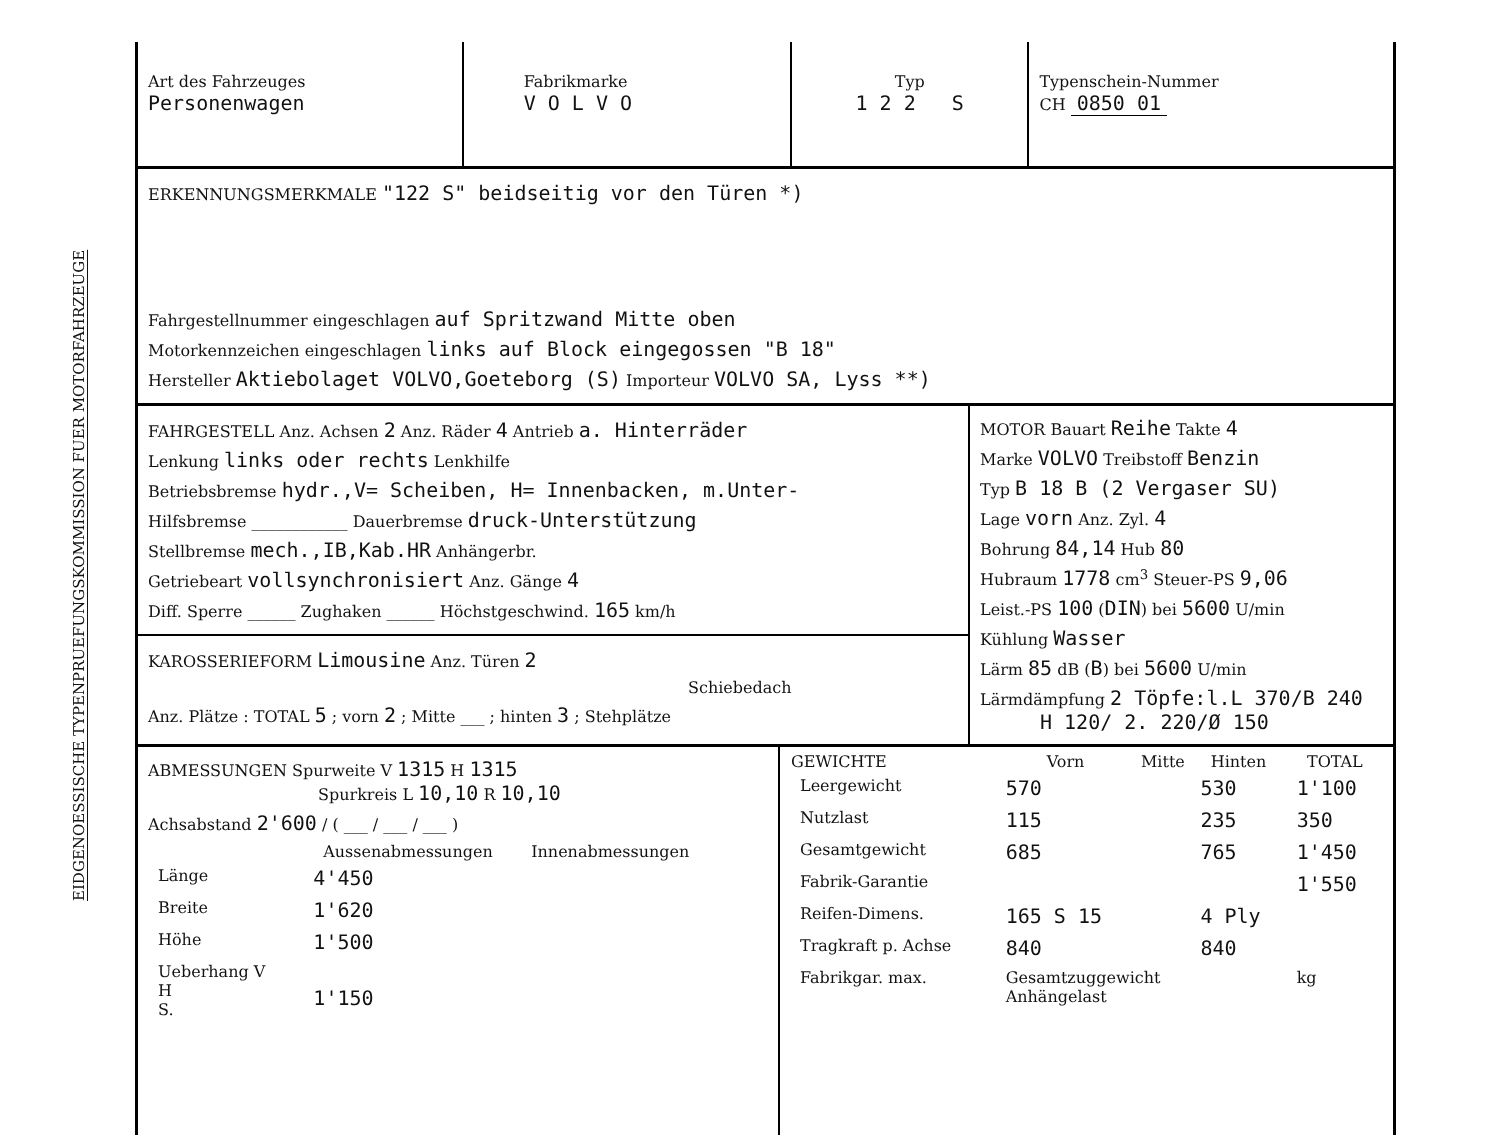EIDGENOESSISCHE TYPENPRUEFUNGSKOMMISSION FUER MOTORFAHRZEUGE
| Art des Fahrzeuges Personenwagen | Fabrikmarke V O L V O | Typ 1 2 2 S | Typenschein-Nummer CH 0850 01 |
ERKENNUNGSMERKMALE "122 S" beidseitig vor den Türen *)
Fahrgestellnummer eingeschlagen auf Spritzwand Mitte oben
Motorkennzeichen eingeschlagen links auf Block eingegossen "B 18"
Hersteller Aktiebolaget VOLVO,Goeteborg (S) Importeur VOLVO SA, Lyss **)
| FAHRGESTELL Anz. Achsen 2 Anz. Räder 4 Antrieb a. Hinterräder Lenkung links oder rechts Lenkhilfe Betriebsbremse hydr.,V= Scheiben, H= Innenbacken, m.Unter- Hilfsbremse ____________ Dauerbremse druck-Unterstützung Stellbremse mech.,IB,Kab.HR Anhängerbr. Getriebeart vollsynchronisiert Anz. Gänge 4 Diff. Sperre ______ Zughaken ______ Höchstgeschwind. 165 km/h KAROSSERIEFORM Limousine Anz. Türen 2 Schiebedach Anz. Plätze : TOTAL 5 ; vorn 2 ; Mitte ___ ; hinten 3 ; Stehplätze | MOTOR Bauart Reihe Takte 4 Marke VOLVO Treibstoff Benzin Typ B 18 B (2 Vergaser SU) Lage vorn Anz. Zyl. 4 Bohrung 84,14 Hub 80 Hubraum 1778 cm<sup>3</sup> Steuer-PS 9,06 Leist.-PS 100 ( DIN ) bei 5600 U/min Kühlung Wasser Lärm 85 dB ( B ) bei 5600 U/min Lärmdämpfung 2 Töpfe:l.L 370/B 240 H 120/ 2. 220/Ø 150 |
| ABMESSUNGEN Spurweite V 1315 H 1315 Spurkreis L 10,10 R 10,10 Achsabstand 2'600 / ( ___ / ___ / ___ ) / / Aussenabmessungen / Innenabmessungen / / --- / --- / --- / / Länge / 4'450 / / / Breite / 1'620 / / / Höhe / 1'500 / / / Ueberhang V H S. / 1'150 / / | / GEWICHTE / Vorn / Mitte / Hinten / TOTAL / / --- / --- / --- / --- / --- / / Leergewicht / 570 / / 530 / 1'100 / / Nutzlast / 115 / / 235 / 350 / / Gesamtgewicht / 685 / / 765 / 1'450 / / Fabrik-Garantie / / / / 1'550 / / Reifen-Dimens. / 165 S 15 / / 4 Ply / / / Tragkraft p. Achse / 840 / / 840 / / / Fabrikgar. max. / Gesamtzuggewicht Anhängelast / / / kg / |